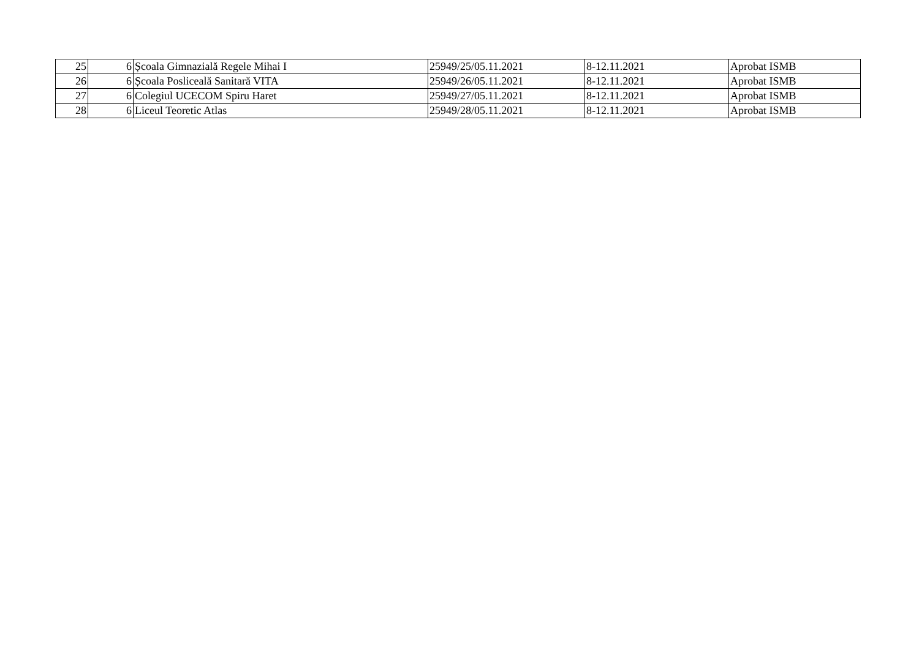| 25 | 6 | Școala Gimnazială Regele Mihai I | 25949/25/05.11.2021 | 8-12.11.2021 | Aprobat ISMB |
| 26 | 6 | Școala Posliceală Sanitară VITA | 25949/26/05.11.2021 | 8-12.11.2021 | Aprobat ISMB |
| 27 | 6 | Colegiul UCECOM Spiru Haret | 25949/27/05.11.2021 | 8-12.11.2021 | Aprobat ISMB |
| 28 | 6 | Liceul Teoretic Atlas | 25949/28/05.11.2021 | 8-12.11.2021 | Aprobat ISMB |